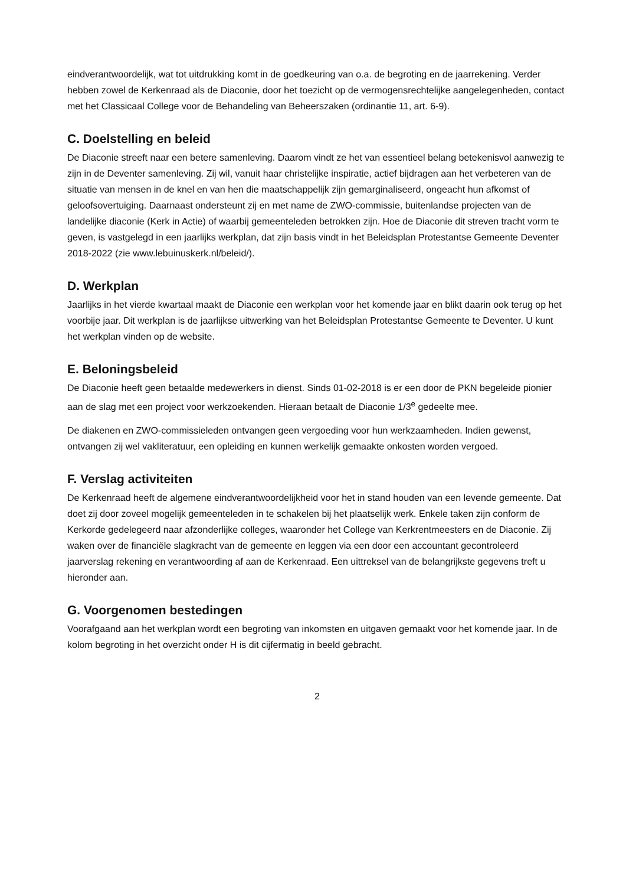eindverantwoordelijk, wat tot uitdrukking komt in de goedkeuring van o.a. de begroting en de jaarrekening. Verder hebben zowel de Kerkenraad als de Diaconie, door het toezicht op de vermogensrechtelijke aangelegenheden, contact met het Classicaal College voor de Behandeling van Beheerszaken (ordinantie 11, art. 6-9).
C. Doelstelling en beleid
De Diaconie streeft naar een betere samenleving. Daarom vindt ze het van essentieel belang betekenisvol aanwezig te zijn in de Deventer samenleving. Zij wil, vanuit haar christelijke inspiratie, actief bijdragen aan het verbeteren van de situatie van mensen in de knel en van hen die maatschappelijk zijn gemarginaliseerd, ongeacht hun afkomst of geloofsovertuiging. Daarnaast ondersteunt zij en met name de ZWO-commissie, buitenlandse projecten van de landelijke diaconie (Kerk in Actie) of waarbij gemeenteleden betrokken zijn. Hoe de Diaconie dit streven tracht vorm te geven, is vastgelegd in een jaarlijks werkplan, dat zijn basis vindt in het Beleidsplan Protestantse Gemeente Deventer 2018-2022 (zie www.lebuinuskerk.nl/beleid/).
D. Werkplan
Jaarlijks in het vierde kwartaal maakt de Diaconie een werkplan voor het komende jaar en blikt daarin ook terug op het voorbije jaar. Dit werkplan is de jaarlijkse uitwerking van het Beleidsplan Protestantse Gemeente te Deventer. U kunt het werkplan vinden op de website.
E. Beloningsbeleid
De Diaconie heeft geen betaalde medewerkers in dienst. Sinds 01-02-2018 is er een door de PKN begeleide pionier aan de slag met een project voor werkzoekenden. Hieraan betaalt de Diaconie 1/3<sup>e</sup> gedeelte mee.
De diakenen en ZWO-commissieleden ontvangen geen vergoeding voor hun werkzaamheden. Indien gewenst, ontvangen zij wel vakliteratuur, een opleiding en kunnen werkelijk gemaakte onkosten worden vergoed.
F. Verslag activiteiten
De Kerkenraad heeft de algemene eindverantwoordelijkheid voor het in stand houden van een levende gemeente. Dat doet zij door zoveel mogelijk gemeenteleden in te schakelen bij het plaatselijk werk. Enkele taken zijn conform de Kerkorde gedelegeerd naar afzonderlijke colleges, waaronder het College van Kerkrentmeesters en de Diaconie. Zij waken over de financiële slagkracht van de gemeente en leggen via een door een accountant gecontroleerd jaarverslag rekening en verantwoording af aan de Kerkenraad. Een uittreksel van de belangrijkste gegevens treft u hieronder aan.
G. Voorgenomen bestedingen
Voorafgaand aan het werkplan wordt een begroting van inkomsten en uitgaven gemaakt voor het komende jaar. In de kolom begroting in het overzicht onder H is dit cijfermatig in beeld gebracht.
2